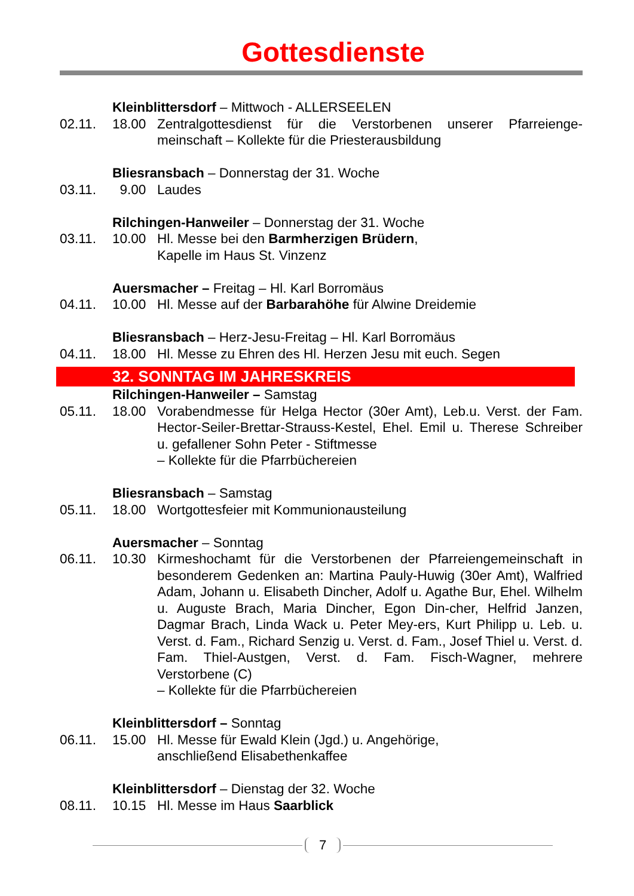Gottesdienste
Kleinblittersdorf – Mittwoch - ALLERSEELEN
02.11. 18.00 Zentralgottesdienst für die Verstorbenen unserer Pfarreienge-meinschaft – Kollekte für die Priesterausbildung
Bliesransbach – Donnerstag der 31. Woche
03.11. 9.00 Laudes
Rilchingen-Hanweiler – Donnerstag der 31. Woche
03.11. 10.00 Hl. Messe bei den Barmherzigen Brüdern,
Kapelle im Haus St. Vinzenz
Auersmacher – Freitag – Hl. Karl Borromäus
04.11. 10.00 Hl. Messe auf der Barbarahöhe für Alwine Dreidemie
Bliesransbach – Herz-Jesu-Freitag – Hl. Karl Borromäus
04.11. 18.00 Hl. Messe zu Ehren des Hl. Herzen Jesu mit euch. Segen
32. SONNTAG IM JAHRESKREIS
Rilchingen-Hanweiler – Samstag
05.11. 18.00 Vorabendmesse für Helga Hector (30er Amt), Leb.u. Verst. der Fam. Hector-Seiler-Brettar-Strauss-Kestel, Ehel. Emil u. Therese Schreiber u. gefallener Sohn Peter - Stiftmesse
– Kollekte für die Pfarrbüchereien
Bliesransbach – Samstag
05.11. 18.00 Wortgottesfeier mit Kommunionausteilung
Auersmacher – Sonntag
06.11. 10.30 Kirmeshochamt für die Verstorbenen der Pfarreiengemeinschaft in besonderem Gedenken an: Martina Pauly-Huwig (30er Amt), Walfried Adam, Johann u. Elisabeth Dincher, Adolf u. Agathe Bur, Ehel. Wilhelm u. Auguste Brach, Maria Dincher, Egon Din-cher, Helfrid Janzen, Dagmar Brach, Linda Wack u. Peter Mey-ers, Kurt Philipp u. Leb. u. Verst. d. Fam., Richard Senzig u. Verst. d. Fam., Josef Thiel u. Verst. d. Fam. Thiel-Austgen, Verst. d. Fam. Fisch-Wagner, mehrere Verstorbene (C)
– Kollekte für die Pfarrbüchereien
Kleinblittersdorf – Sonntag
06.11. 15.00 Hl. Messe für Ewald Klein (Jgd.) u. Angehörige,
anschließend Elisabethenkaffee
Kleinblittersdorf – Dienstag der 32. Woche
08.11. 10.15 Hl. Messe im Haus Saarblick
7